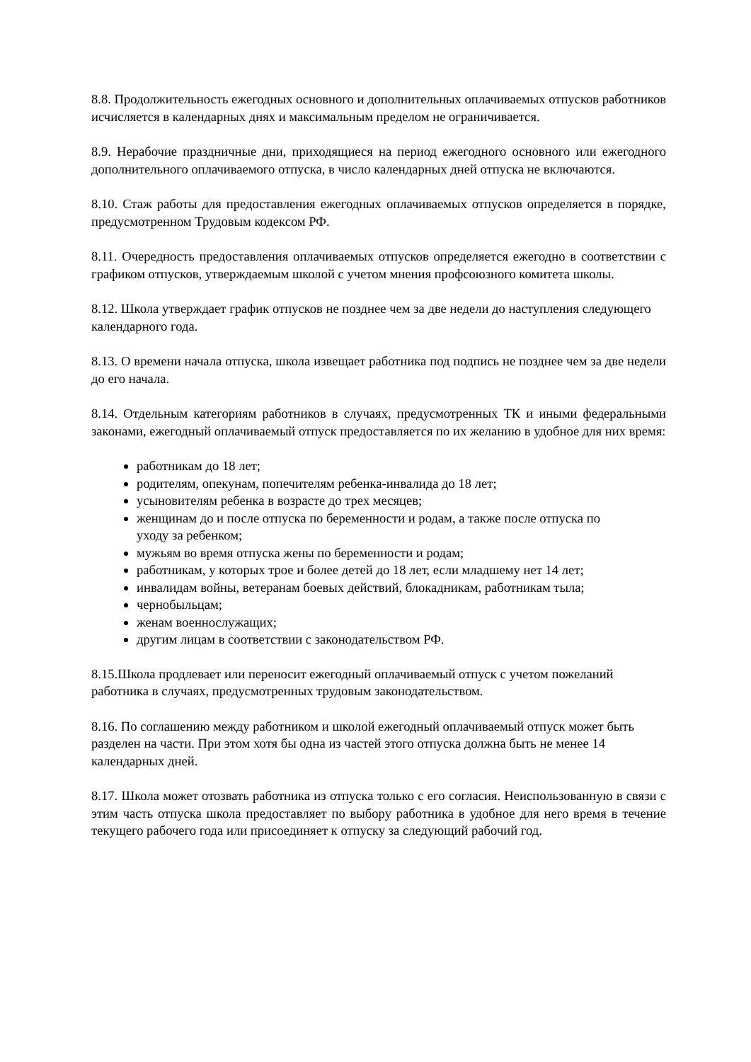8.8. Продолжительность ежегодных основного и дополнительных оплачиваемых отпусков работников исчисляется в календарных днях и максимальным пределом не ограничивается.
8.9. Нерабочие праздничные дни, приходящиеся на период ежегодного основного или ежегодного дополнительного оплачиваемого отпуска, в число календарных дней отпуска не включаются.
8.10. Стаж работы для предоставления ежегодных оплачиваемых отпусков определяется в порядке, предусмотренном Трудовым кодексом РФ.
8.11. Очередность предоставления оплачиваемых отпусков определяется ежегодно в соответствии с графиком отпусков, утверждаемым школой с учетом мнения профсоюзного комитета школы.
8.12. Школа утверждает график отпусков не позднее чем за две недели до наступления следующего календарного года.
8.13. О времени начала отпуска, школа извещает работника под подпись не позднее чем за две недели до его начала.
8.14. Отдельным категориям работников в случаях, предусмотренных ТК и иными федеральными законами, ежегодный оплачиваемый отпуск предоставляется по их желанию в удобное для них время:
работникам до 18 лет;
родителям, опекунам, попечителям ребенка-инвалида до 18 лет;
усыновителям ребенка в возрасте до трех месяцев;
женщинам до и после отпуска по беременности и родам, а также после отпуска по уходу за ребенком;
мужьям во время отпуска жены по беременности и родам;
работникам, у которых трое и более детей до 18 лет, если младшему нет 14 лет;
инвалидам войны, ветеранам боевых действий, блокадникам, работникам тыла;
чернобыльцам;
женам военнослужащих;
другим лицам в соответствии с законодательством РФ.
8.15.Школа продлевает или переносит ежегодный оплачиваемый отпуск с учетом пожеланий работника в случаях, предусмотренных трудовым законодательством.
8.16. По соглашению между работником и школой ежегодный оплачиваемый отпуск может быть разделен на части. При этом хотя бы одна из частей этого отпуска должна быть не менее 14 календарных дней.
8.17. Школа может отозвать работника из отпуска только с его согласия. Неиспользованную в связи с этим часть отпуска школа предоставляет по выбору работника в удобное для него время в течение текущего рабочего года или присоединяет к отпуску за следующий рабочий год.